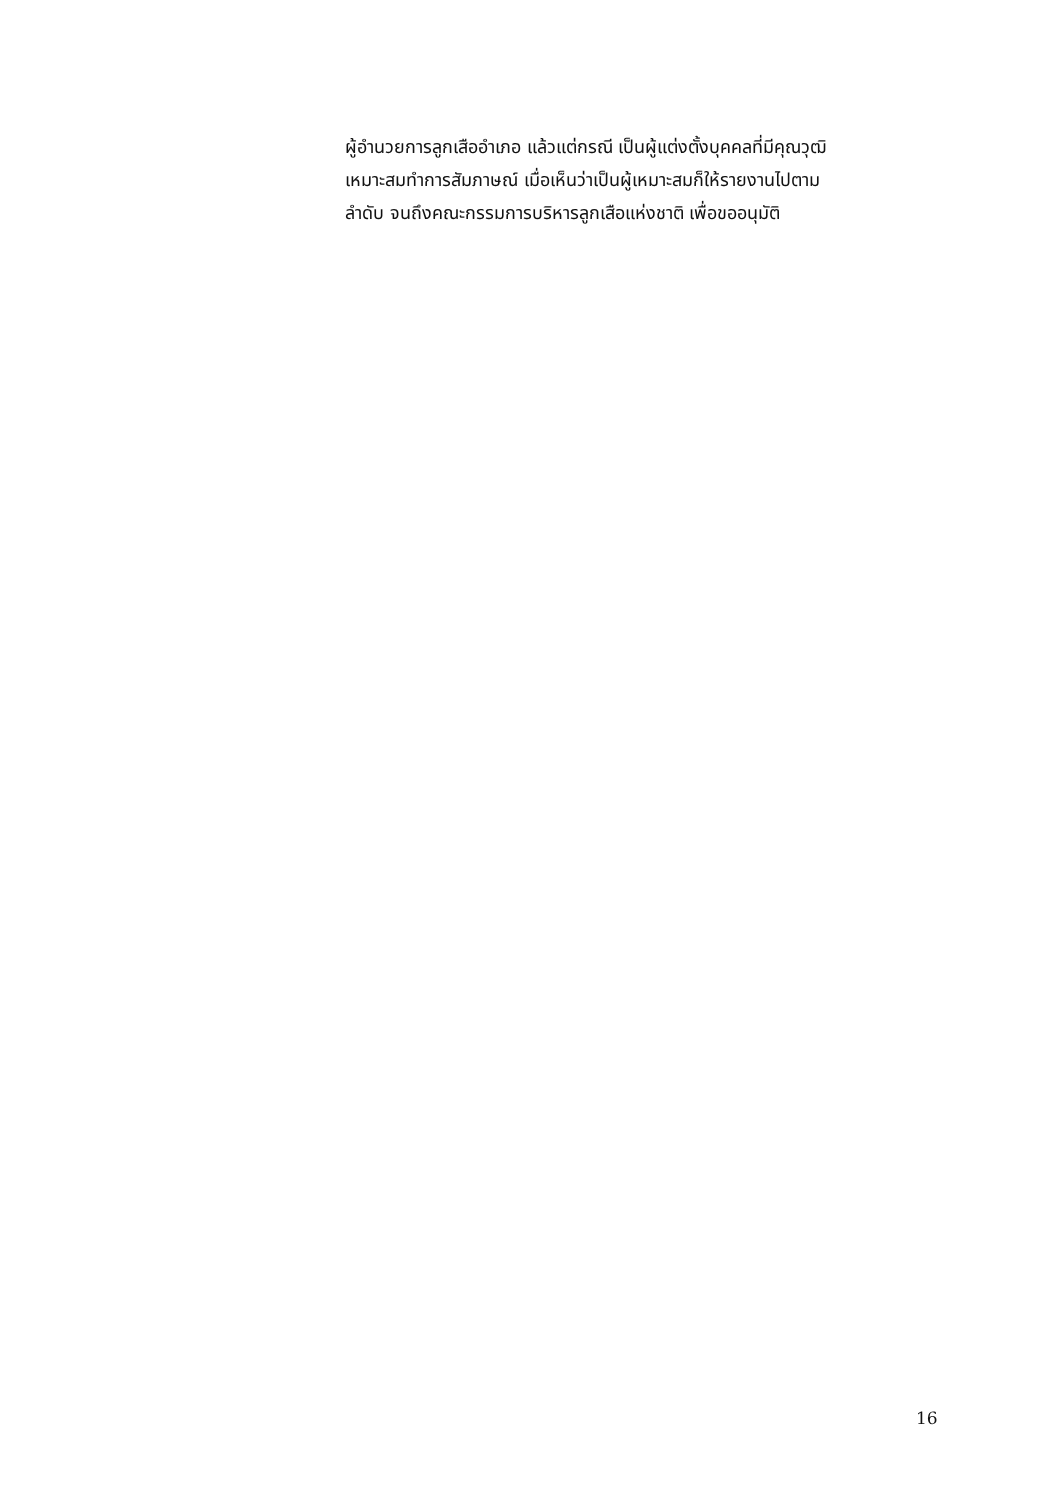ผู้อำนวยการลูกเสืออำเภอ แล้วแต่กรณี เป็นผู้แต่งตั้งบุคคลที่มีคุณวุฒิ
เหมาะสมทำการสัมภาษณ์ เมื่อเห็นว่าเป็นผู้เหมาะสมก็ให้รายงานไปตาม
ลำดับ จนถึงคณะกรรมการบริหารลูกเสือแห่งชาติ เพื่อขออนุมัติ
16